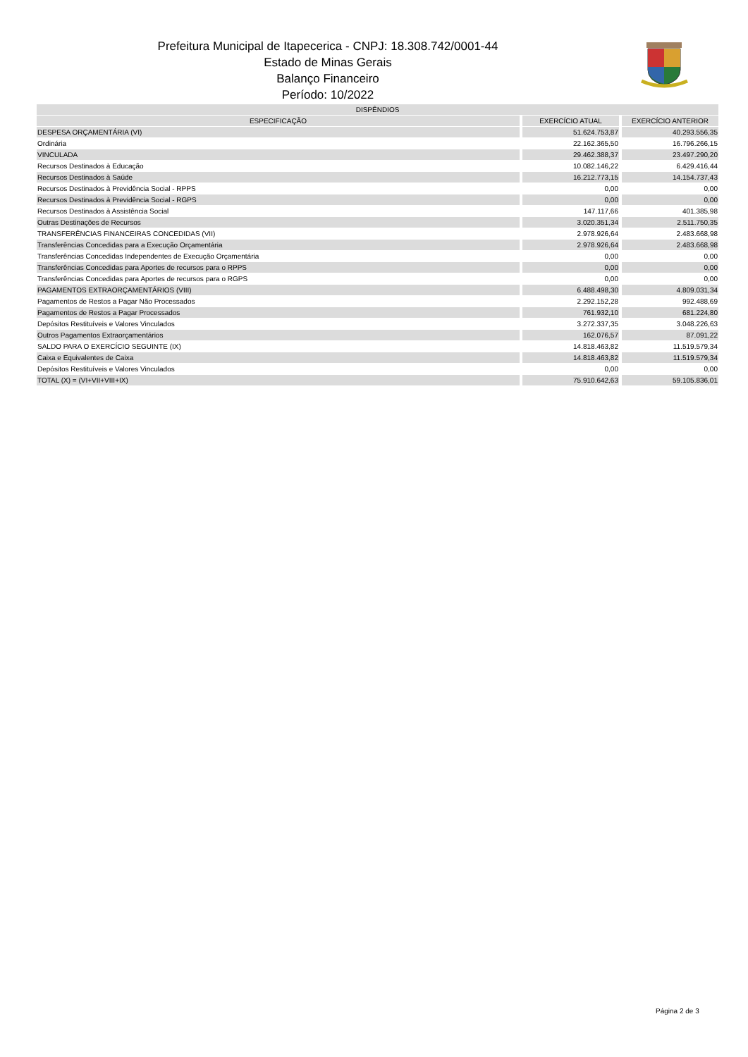Prefeitura Municipal de Itapecerica - CNPJ: 18.308.742/0001-44
Estado de Minas Gerais
Balanço Financeiro
Período: 10/2022
| DISPÊNDIOS | | |
| --- | --- | --- |
| ESPECIFICAÇÃO | EXERCÍCIO ATUAL | EXERCÍCIO ANTERIOR |
| DESPESA ORÇAMENTÁRIA (VI) | 51.624.753,87 | 40.293.556,35 |
| Ordinária | 22.162.365,50 | 16.796.266,15 |
| VINCULADA | 29.462.388,37 | 23.497.290,20 |
| Recursos Destinados à Educação | 10.082.146,22 | 6.429.416,44 |
| Recursos Destinados à Saúde | 16.212.773,15 | 14.154.737,43 |
| Recursos Destinados à Previdência Social - RPPS | 0,00 | 0,00 |
| Recursos Destinados à Previdência Social - RGPS | 0,00 | 0,00 |
| Recursos Destinados à Assistência Social | 147.117,66 | 401.385,98 |
| Outras Destinações de Recursos | 3.020.351,34 | 2.511.750,35 |
| TRANSFERÊNCIAS FINANCEIRAS CONCEDIDAS (VII) | 2.978.926,64 | 2.483.668,98 |
| Transferências Concedidas para a Execução Orçamentária | 2.978.926,64 | 2.483.668,98 |
| Transferências Concedidas Independentes de Execução Orçamentária | 0,00 | 0,00 |
| Transferências Concedidas para Aportes de recursos para o RPPS | 0,00 | 0,00 |
| Transferências Concedidas para Aportes de recursos para o RGPS | 0,00 | 0,00 |
| PAGAMENTOS EXTRAORÇAMENTÁRIOS (VIII) | 6.488.498,30 | 4.809.031,34 |
| Pagamentos de Restos a Pagar Não Processados | 2.292.152,28 | 992.488,69 |
| Pagamentos de Restos a Pagar Processados | 761.932,10 | 681.224,80 |
| Depósitos Restituíveis e Valores Vinculados | 3.272.337,35 | 3.048.226,63 |
| Outros Pagamentos Extraorçamentários | 162.076,57 | 87.091,22 |
| SALDO PARA O EXERCÍCIO SEGUINTE (IX) | 14.818.463,82 | 11.519.579,34 |
| Caixa e Equivalentes de Caixa | 14.818.463,82 | 11.519.579,34 |
| Depósitos Restituíveis e Valores Vinculados | 0,00 | 0,00 |
| TOTAL (X) = (VI+VII+VIII+IX) | 75.910.642,63 | 59.105.836,01 |
Página 2 de 3